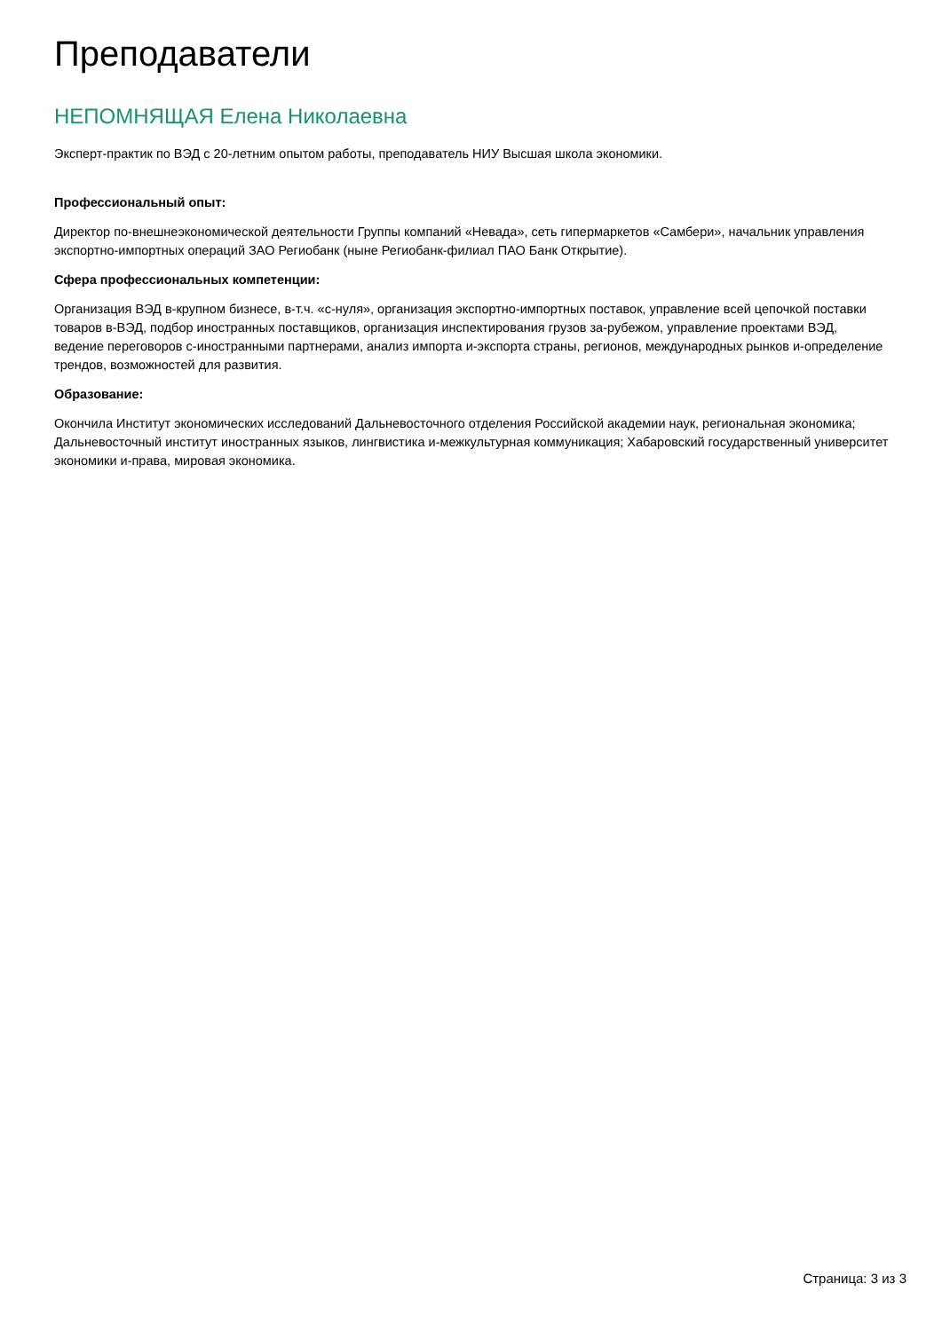Преподаватели
НЕПОМНЯЩАЯ Елена Николаевна
Эксперт-практик по ВЭД с 20-летним опытом работы, преподаватель НИУ Высшая школа экономики.
Профессиональный опыт:
Директор по-внешнеэкономической деятельности Группы компаний «Невада», сеть гипермаркетов «Самбери», начальник управления экспортно-импортных операций ЗАО Региобанк (ныне Региобанк-филиал ПАО Банк Открытие).
Сфера профессиональных компетенции:
Организация ВЭД в-крупном бизнесе, в-т.ч. «с-нуля», организация экспортно-импортных поставок, управление всей цепочкой поставки товаров в-ВЭД, подбор иностранных поставщиков, организация инспектирования грузов за-рубежом, управление проектами ВЭД, ведение переговоров с-иностранными партнерами, анализ импорта и-экспорта страны, регионов, международных рынков и-определение трендов, возможностей для развития.
Образование:
Окончила Институт экономических исследований Дальневосточного отделения Российской академии наук, региональная экономика; Дальневосточный институт иностранных языков, лингвистика и-межкультурная коммуникация; Хабаровский государственный университет экономики и-права, мировая экономика.
Страница: 3 из 3